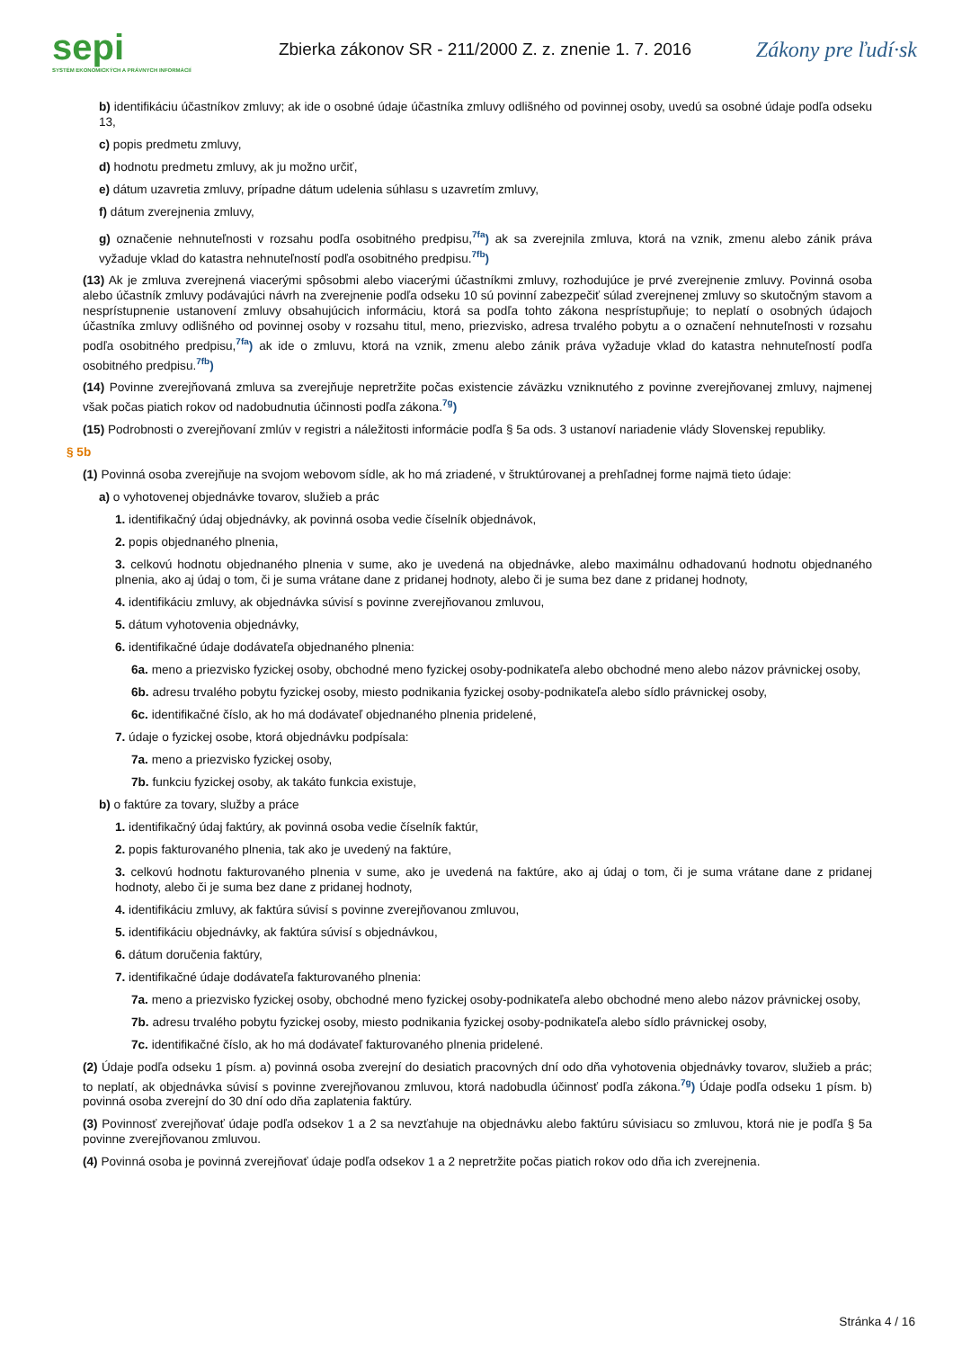sepi
SYSTÉM EKONOMICKÝCH A PRÁVNYCH INFORMÁCIÍ
Zbierka zákonov SR - 211/2000 Z. z. znenie 1. 7. 2016
Zákony pre ľudí·sk
b) identifikáciu účastníkov zmluvy; ak ide o osobné údaje účastníka zmluvy odlišného od povinnej osoby, uvedú sa osobné údaje podľa odseku 13,
c) popis predmetu zmluvy,
d) hodnotu predmetu zmluvy, ak ju možno určiť,
e) dátum uzavretia zmluvy, prípadne dátum udelenia súhlasu s uzavretím zmluvy,
f) dátum zverejnenia zmluvy,
g) označenie nehnuteľnosti v rozsahu podľa osobitného predpisu,<sup>7fa</sup>) ak sa zverejnila zmluva, ktorá na vznik, zmenu alebo zánik práva vyžaduje vklad do katastra nehnuteľností podľa osobitného predpisu.<sup>7fb</sup>)
(13) Ak je zmluva zverejnená viacerými spôsobmi alebo viacerými účastníkmi zmluvy, rozhodujúce je prvé zverejnenie zmluvy. Povinná osoba alebo účastník zmluvy podávajúci návrh na zverejnenie podľa odseku 10 sú povinní zabezpečiť súlad zverejnenej zmluvy so skutočným stavom a nesprístupnenie ustanovení zmluvy obsahujúcich informáciu, ktorá sa podľa tohto zákona nesprístupňuje; to neplatí o osobných údajoch účastníka zmluvy odlišného od povinnej osoby v rozsahu titul, meno, priezvisko, adresa trvalého pobytu a o označení nehnuteľnosti v rozsahu podľa osobitného predpisu,<sup>7fa</sup>) ak ide o zmluvu, ktorá na vznik, zmenu alebo zánik práva vyžaduje vklad do katastra nehnuteľností podľa osobitného predpisu.<sup>7fb</sup>)
(14) Povinne zverejňovaná zmluva sa zverejňuje nepretržite počas existencie záväzku vzniknutého z povinne zverejňovanej zmluvy, najmenej však počas piatich rokov od nadobudnutia účinnosti podľa zákona.<sup>7g</sup>)
(15) Podrobnosti o zverejňovaní zmlúv v registri a náležitosti informácie podľa § 5a ods. 3 ustanoví nariadenie vlády Slovenskej republiky.
§ 5b
(1) Povinná osoba zverejňuje na svojom webovom sídle, ak ho má zriadené, v štruktúrovanej a prehľadnej forme najmä tieto údaje:
a) o vyhotovenej objednávke tovarov, služieb a prác
1. identifikačný údaj objednávky, ak povinná osoba vedie číselník objednávok,
2. popis objednaného plnenia,
3. celkovú hodnotu objednaného plnenia v sume, ako je uvedená na objednávke, alebo maximálnu odhadovanú hodnotu objednaného plnenia, ako aj údaj o tom, či je suma vrátane dane z pridanej hodnoty, alebo či je suma bez dane z pridanej hodnoty,
4. identifikáciu zmluvy, ak objednávka súvisí s povinne zverejňovanou zmluvou,
5. dátum vyhotovenia objednávky,
6. identifikačné údaje dodávateľa objednaného plnenia:
6a. meno a priezvisko fyzickej osoby, obchodné meno fyzickej osoby-podnikateľa alebo obchodné meno alebo názov právnickej osoby,
6b. adresu trvalého pobytu fyzickej osoby, miesto podnikania fyzickej osoby-podnikateľa alebo sídlo právnickej osoby,
6c. identifikačné číslo, ak ho má dodávateľ objednaného plnenia pridelené,
7. údaje o fyzickej osobe, ktorá objednávku podpísala:
7a. meno a priezvisko fyzickej osoby,
7b. funkciu fyzickej osoby, ak takáto funkcia existuje,
b) o faktúre za tovary, služby a práce
1. identifikačný údaj faktúry, ak povinná osoba vedie číselník faktúr,
2. popis fakturovaného plnenia, tak ako je uvedený na faktúre,
3. celkovú hodnotu fakturovaného plnenia v sume, ako je uvedená na faktúre, ako aj údaj o tom, či je suma vrátane dane z pridanej hodnoty, alebo či je suma bez dane z pridanej hodnoty,
4. identifikáciu zmluvy, ak faktúra súvisí s povinne zverejňovanou zmluvou,
5. identifikáciu objednávky, ak faktúra súvisí s objednávkou,
6. dátum doručenia faktúry,
7. identifikačné údaje dodávateľa fakturovaného plnenia:
7a. meno a priezvisko fyzickej osoby, obchodné meno fyzickej osoby-podnikateľa alebo obchodné meno alebo názov právnickej osoby,
7b. adresu trvalého pobytu fyzickej osoby, miesto podnikania fyzickej osoby-podnikateľa alebo sídlo právnickej osoby,
7c. identifikačné číslo, ak ho má dodávateľ fakturovaného plnenia pridelené.
(2) Údaje podľa odseku 1 písm. a) povinná osoba zverejní do desiatich pracovných dní odo dňa vyhotovenia objednávky tovarov, služieb a prác; to neplatí, ak objednávka súvisí s povinne zverejňovanou zmluvou, ktorá nadobudla účinnosť podľa zákona.<sup>7g</sup>) Údaje podľa odseku 1 písm. b) povinná osoba zverejní do 30 dní odo dňa zaplatenia faktúry.
(3) Povinnosť zverejňovať údaje podľa odsekov 1 a 2 sa nevzťahuje na objednávku alebo faktúru súvisiacu so zmluvou, ktorá nie je podľa § 5a povinne zverejňovanou zmluvou.
(4) Povinná osoba je povinná zverejňovať údaje podľa odsekov 1 a 2 nepretržite počas piatich rokov odo dňa ich zverejnenia.
Stránka 4 / 16